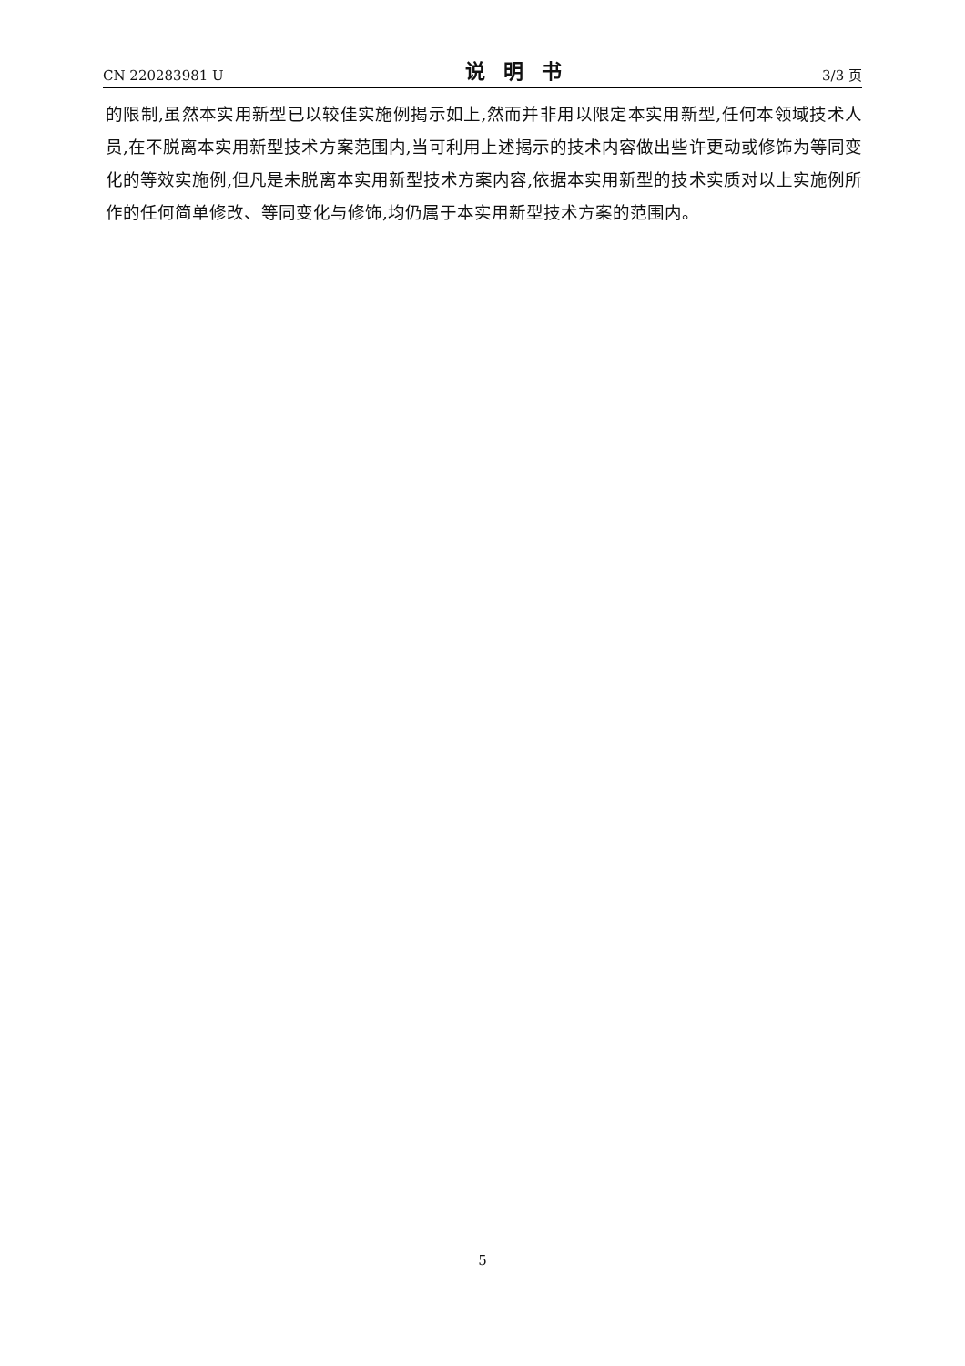CN 220283981 U 说明书 3/3 页
的限制,虽然本实用新型已以较佳实施例揭示如上,然而并非用以限定本实用新型,任何本领域技术人员,在不脱离本实用新型技术方案范围内,当可利用上述揭示的技术内容做出些许更动或修饰为等同变化的等效实施例,但凡是未脱离本实用新型技术方案内容,依据本实用新型的技术实质对以上实施例所作的任何简单修改、等同变化与修饰,均仍属于本实用新型技术方案的范围内。
5